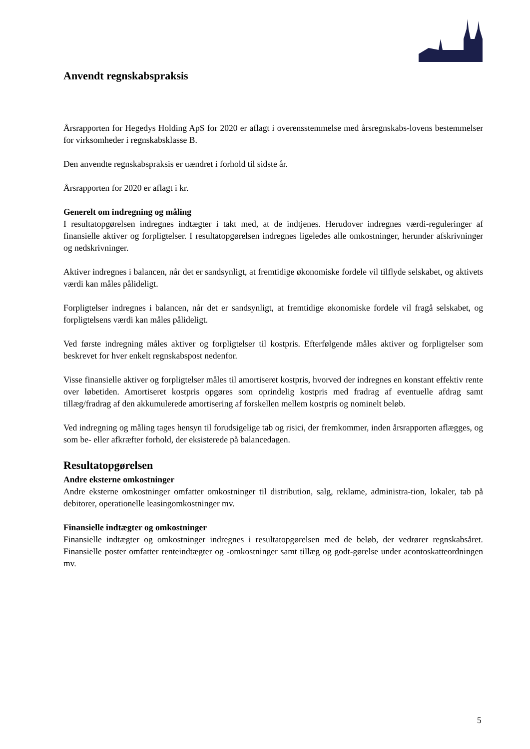Anvendt regnskabspraksis
Årsrapporten for Hegedys Holding ApS for 2020 er aflagt i overensstemmelse med årsregnskabs-lovens bestemmelser for virksomheder i regnskabsklasse B.
Den anvendte regnskabspraksis er uændret i forhold til sidste år.
Årsrapporten for 2020 er aflagt i kr.
Generelt om indregning og måling
I resultatopgørelsen indregnes indtægter i takt med, at de indtjenes. Herudover indregnes værdi-reguleringer af finansielle aktiver og forpligtelser. I resultatopgørelsen indregnes ligeledes alle omkostninger, herunder afskrivninger og nedskrivninger.
Aktiver indregnes i balancen, når det er sandsynligt, at fremtidige økonomiske fordele vil tilflyde selskabet, og aktivets værdi kan måles pålideligt.
Forpligtelser indregnes i balancen, når det er sandsynligt, at fremtidige økonomiske fordele vil fragå selskabet, og forpligtelsens værdi kan måles pålideligt.
Ved første indregning måles aktiver og forpligtelser til kostpris. Efterfølgende måles aktiver og forpligtelser som beskrevet for hver enkelt regnskabspost nedenfor.
Visse finansielle aktiver og forpligtelser måles til amortiseret kostpris, hvorved der indregnes en konstant effektiv rente over løbetiden. Amortiseret kostpris opgøres som oprindelig kostpris med fradrag af eventuelle afdrag samt tillæg/fradrag af den akkumulerede amortisering af forskellen mellem kostpris og nominelt beløb.
Ved indregning og måling tages hensyn til forudsigelige tab og risici, der fremkommer, inden årsrapporten aflægges, og som be- eller afkræfter forhold, der eksisterede på balancedagen.
Resultatopgørelsen
Andre eksterne omkostninger
Andre eksterne omkostninger omfatter omkostninger til distribution, salg, reklame, administra-tion, lokaler, tab på debitorer, operationelle leasingomkostninger mv.
Finansielle indtægter og omkostninger
Finansielle indtægter og omkostninger indregnes i resultatopgørelsen med de beløb, der vedrører regnskabsåret. Finansielle poster omfatter renteindtægter og -omkostninger samt tillæg og godt-gørelse under acontoskatteordningen mv.
5